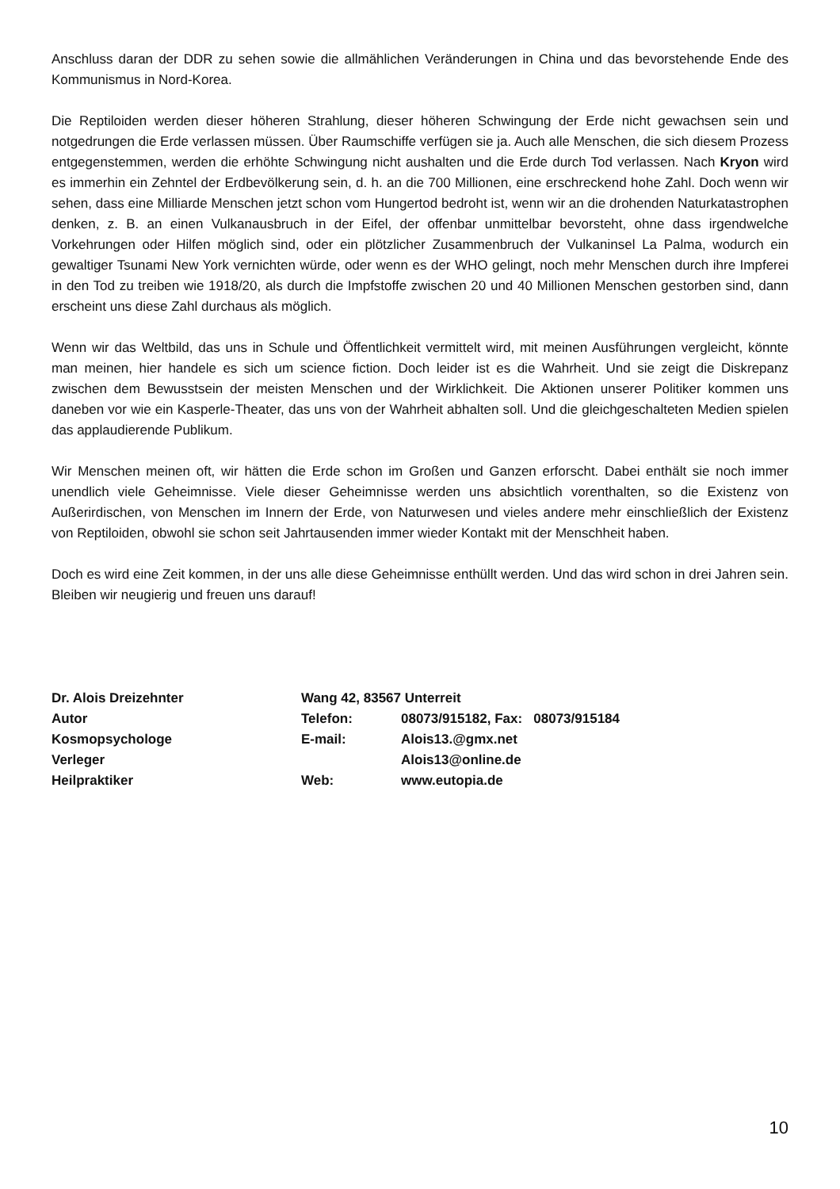Anschluss daran der DDR zu sehen sowie die allmählichen Veränderungen in China und das bevorstehende Ende des Kommunismus in Nord-Korea.
Die Reptiloiden werden dieser höheren Strahlung, dieser höheren Schwingung der Erde nicht gewachsen sein und notgedrungen die Erde verlassen müssen. Über Raumschiffe verfügen sie ja. Auch alle Menschen, die sich diesem Prozess entgegenstemmen, werden die erhöhte Schwingung nicht aushalten und die Erde durch Tod verlassen. Nach Kryon wird es immerhin ein Zehntel der Erdbevölkerung sein, d. h. an die 700 Millionen, eine erschreckend hohe Zahl. Doch wenn wir sehen, dass eine Milliarde Menschen jetzt schon vom Hungertod bedroht ist, wenn wir an die drohenden Naturkatastrophen denken, z. B. an einen Vulkanausbruch in der Eifel, der offenbar unmittelbar bevorsteht, ohne dass irgendwelche Vorkehrungen oder Hilfen möglich sind, oder ein plötzlicher Zusammenbruch der Vulkaninsel La Palma, wodurch ein gewaltiger Tsunami New York vernichten würde, oder wenn es der WHO gelingt, noch mehr Menschen durch ihre Impferei in den Tod zu treiben wie 1918/20, als durch die Impfstoffe zwischen 20 und 40 Millionen Menschen gestorben sind, dann erscheint uns diese Zahl durchaus als möglich.
Wenn wir das Weltbild, das uns in Schule und Öffentlichkeit vermittelt wird, mit meinen Ausführungen vergleicht, könnte man meinen, hier handele es sich um science fiction. Doch leider ist es die Wahrheit. Und sie zeigt die Diskrepanz zwischen dem Bewusstsein der meisten Menschen und der Wirklichkeit. Die Aktionen unserer Politiker kommen uns daneben vor wie ein Kasperle-Theater, das uns von der Wahrheit abhalten soll. Und die gleichgeschalteten Medien spielen das applaudierende Publikum.
Wir Menschen meinen oft, wir hätten die Erde schon im Großen und Ganzen erforscht. Dabei enthält sie noch immer unendlich viele Geheimnisse. Viele dieser Geheimnisse werden uns absichtlich vorenthalten, so die Existenz von Außerirdischen, von Menschen im Innern der Erde, von Naturwesen und vieles andere mehr einschließlich der Existenz von Reptiloiden, obwohl sie schon seit Jahrtausenden immer wieder Kontakt mit der Menschheit haben.
Doch es wird eine Zeit kommen, in der uns alle diese Geheimnisse enthüllt werden. Und das wird schon in drei Jahren sein. Bleiben wir neugierig und freuen uns darauf!
| Dr. Alois Dreizehnter | Wang 42, 83567 Unterreit | |
| Autor | Telefon: | 08073/915182, Fax: 08073/915184 |
| Kosmopsychologe | E-mail: | Alois13.@gmx.net |
| Verleger | | Alois13@online.de |
| Heilpraktiker | Web: | www.eutopia.de |
10